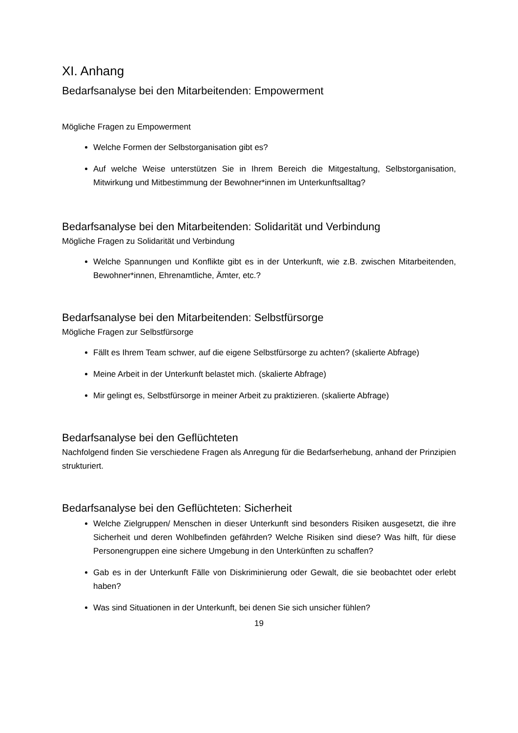XI. Anhang
Bedarfsanalyse bei den Mitarbeitenden: Empowerment
Mögliche Fragen zu Empowerment
Welche Formen der Selbstorganisation gibt es?
Auf welche Weise unterstützen Sie in Ihrem Bereich die Mitgestaltung, Selbstorganisation, Mitwirkung und Mitbestimmung der Bewohner*innen im Unterkunftsalltag?
Bedarfsanalyse bei den Mitarbeitenden: Solidarität und Verbindung
Mögliche Fragen zu Solidarität und Verbindung
Welche Spannungen und Konflikte gibt es in der Unterkunft, wie z.B. zwischen Mitarbeitenden, Bewohner*innen, Ehrenamtliche, Ämter, etc.?
Bedarfsanalyse bei den Mitarbeitenden: Selbstfürsorge
Mögliche Fragen zur Selbstfürsorge
Fällt es Ihrem Team schwer, auf die eigene Selbstfürsorge zu achten? (skalierte Abfrage)
Meine Arbeit in der Unterkunft belastet mich. (skalierte Abfrage)
Mir gelingt es, Selbstfürsorge in meiner Arbeit zu praktizieren. (skalierte Abfrage)
Bedarfsanalyse bei den Geflüchteten
Nachfolgend finden Sie verschiedene Fragen als Anregung für die Bedarfserhebung, anhand der Prinzipien strukturiert.
Bedarfsanalyse bei den Geflüchteten: Sicherheit
Welche Zielgruppen/ Menschen in dieser Unterkunft sind besonders Risiken ausgesetzt, die ihre Sicherheit und deren Wohlbefinden gefährden? Welche Risiken sind diese? Was hilft, für diese Personengruppen eine sichere Umgebung in den Unterkünften zu schaffen?
Gab es in der Unterkunft Fälle von Diskriminierung oder Gewalt, die sie beobachtet oder erlebt haben?
Was sind Situationen in der Unterkunft, bei denen Sie sich unsicher fühlen?
19